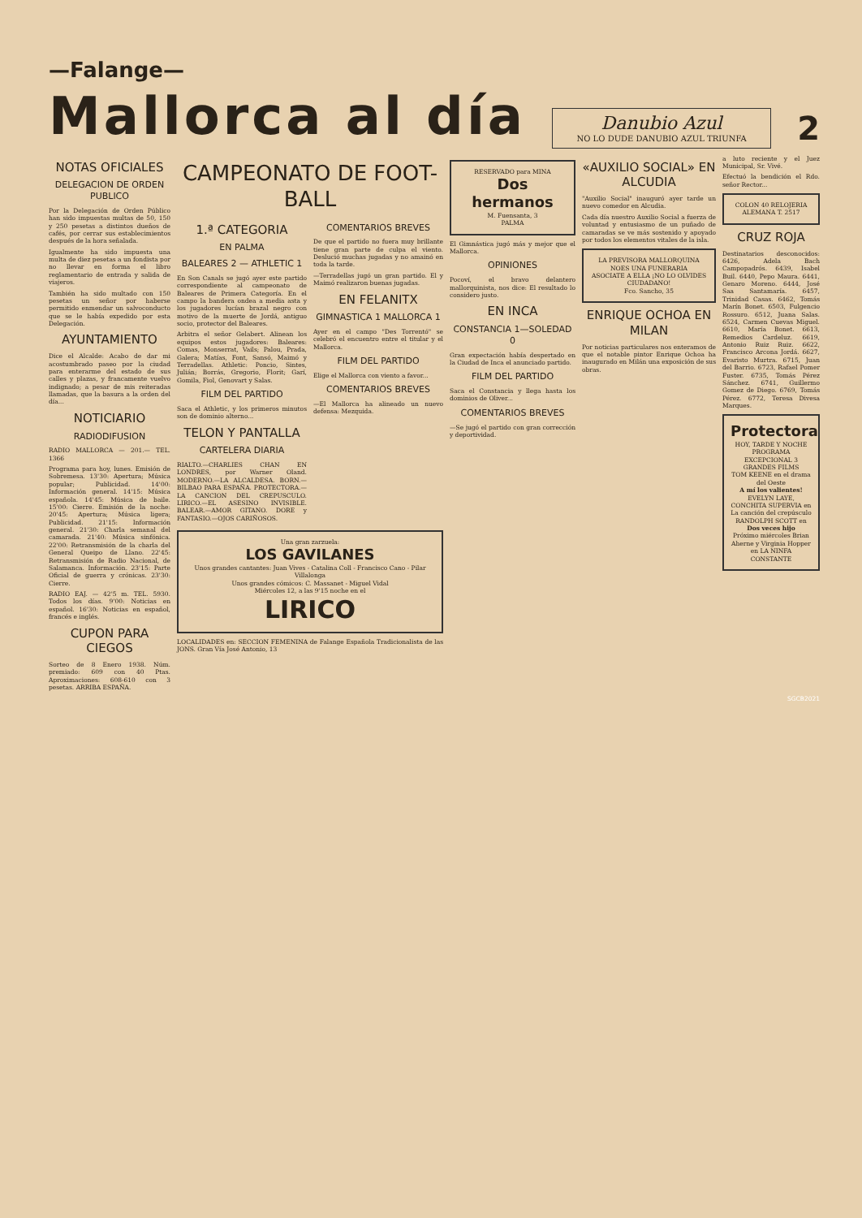—Falange—
Mallorca al día
Danubio Azul
NO LO DUDE DANUBIO AZUL TRIUNFA
2
NOTAS OFICIALES
DELEGACION DE ORDEN PUBLICO
Por la Delegación de Orden Público han sido impuestas multas de 50, 150 y 250 pesetas a distintos dueños de cafés, por cerrar sus establecimientos después de la hora señalada.
Igualmente ha sido impuesta una multa de diez pesetas a un fondista por no llevar en forma el libro reglamentario de entrada y salida de viajeros.
También ha sido multado con 150 pesetas un señor por haberse permitido enmendar un salvoconducto que se le había expedido por esta Delegación.
AYUNTAMIENTO
Dice el Alcalde: Acabo de dar mi acostumbrado paseo por la ciudad para enterarme del estado de sus calles y plazas, y francamente vuelvo indignado; a pesar de mis reiteradas llamadas, que la basura a la orden del día...
NOTICIARIO
RADIODIFUSION
RADIO MALLORCA — 201.— TEL. 1366
Programa para hoy, lunes. Emisión de Sobremesa. 13'30: Apertura; Música popular; Publicidad. 14'00: Información general. 14'15: Música española. 14'45: Música de baile. 15'00: Cierre. Emisión de la noche: 20'45: Apertura; Música ligera; Publicidad. 21'15: Información general. 21'30: Charla semanal del camarada. 21'40: Música sinfónica. 22'00: Retransmisión de la charla del General Queipo de Llano. 22'45: Retransmisión de Radio Nacional, de Salamanca. Información. 23'15: Parte Oficial de guerra y crónicas. 23'30: Cierre.
RADIO EAJ. — 42'5 m. TEL. 5930. Todos los días. 9'00: Noticias en español. 16'30: Noticias en español, francés e inglés.
CUPON PARA CIEGOS
Sorteo de 8 Enero 1938. Núm. premiado: 609 con 40 Ptas. Aproximaciones: 608-610 con 3 pesetas. ARRIBA ESPAÑA.
CAMPEONATO DE FOOT-BALL
1.ª CATEGORIA
EN PALMA
BALEARES 2 — ATHLETIC 1
En Son Canals se jugó ayer este partido correspondiente al campeonato de Baleares de Primera Categoría. En el campo la bandera ondea a media asta y los jugadores lucían brazal negro con motivo de la muerte de Jordá, antiguo socio, protector del Baleares.
Arbitra el señor Gelabert. Alinean los equipos estos jugadores: Baleares: Comas, Monserrat, Vails; Palou, Prada, Galera; Matías, Font, Sansó, Maimó y Terradellas. Athletic: Poncio, Sintes, Julián; Borrás, Gregorio, Florit; Garí, Gomila, Fiol, Genovart y Salas.
FILM DEL PARTIDO
Saca el Athletic, y los primeros minutos son de dominio alterno...
TELON Y PANTALLA
CARTELERA DIARIA
RIALTO.—CHARLIES CHAN EN LONDRES, por Warner Oland. MODERNO.—LA ALCALDESA. BORN.—BILBAO PARA ESPAÑA. PROTECTORA.—LA CANCION DEL CREPUSCULO. LIRICO.—EL ASESINO INVISIBLE. BALEAR.—AMOR GITANO. DORE y FANTASIO.—OJOS CARIÑOSOS.
COMENTARIOS BREVES
De que el partido no fuera muy brillante tiene gran parte de culpa el viento. Deslució muchas jugadas y no amainó en toda la tarde.
—Terradellas jugó un gran partido. El y Maimó realizaron buenas jugadas.
EN FELANITX
GIMNASTICA 1 MALLORCA 1
Ayer en el campo "Des Torrentó" se celebró el encuentro entre el titular y el Mallorca.
FILM DEL PARTIDO
Elige el Mallorca con viento a favor...
COMENTARIOS BREVES
—El Mallorca ha alineado un nuevo defensa: Mezquida.
Una gran zarzuela:
LOS GAVILANES
Unos grandes cantantes: Juan Vives - Catalina Coll - Francisco Cano - Pilar Villalonga
Unos grandes cómicos: C. Massanet - Miguel Vidal
Miércoles 12, a las 9'15 noche en el
LIRICO
LOCALIDADES en: SECCION FEMENINA de Falange Española Tradicionalista de las JONS. Gran Vía José Antonio, 13
RESERVADO para MINA
Dos hermanos
M. Fuensanta, 3
PALMA
El Gimnástica jugó más y mejor que el Mallorca.
OPINIONES
Pocoví, el bravo delantero mallorquinista, nos dice: El resultado lo considero justo.
EN INCA
CONSTANCIA 1—SOLEDAD 0
Gran expectación había despertado en la Ciudad de Inca el anunciado partido.
FILM DEL PARTIDO
Saca el Constancia y llega hasta los dominios de Oliver...
COMENTARIOS BREVES
—Se jugó el partido con gran corrección y deportividad.
«AUXILIO SOCIAL» EN ALCUDIA
"Auxilio Social" inauguró ayer tarde un nuevo comedor en Alcudia.
Cada día nuestro Auxilio Social a fuerza de voluntad y entusiasmo de un puñado de camaradas se ve más sostenido y apoyado por todos los elementos vitales de la isla.
LA PREVISORA MALLORQUINA
NOES UNA FUNERARIA
ASOCIATE A ELLA ¡NO LO OLVIDES CIUDADANO!
Fco. Sancho, 35
ENRIQUE OCHOA EN MILAN
Por noticias particulares nos enteramos de que el notable pintor Enrique Ochoa ha inaugurado en Milán una exposición de sus obras.
a luto reciente y el Juez Municipal, Sr. Vivé.
Efectuó la bendición el Rdo. señor Rector...
COLON 40 RELOJERIA ALEMANA T. 2517
CRUZ ROJA
Destinatarios desconocidos: 6426, Adela Bach Campopadrós. 6439, Isabel Buil. 6440, Pepo Maura. 6441, Genaro Moreno. 6444, José Saa Santamaría. 6457, Trinidad Casas. 6462, Tomás Marín Bonet. 6503, Fulgencio Rossuro. 6512, Juana Salas. 6524, Carmen Cuevas Miguel. 6610, María Bonet. 6613, Remedios Cardeluz. 6619, Antonio Ruiz Ruiz. 6622, Francisco Arcona Jordá. 6627, Evaristo Murtra. 6715, Juan del Barrio. 6723, Rafael Pomer Fuster. 6735, Tomás Pérez Sánchez. 6741, Guillermo Gomez de Diego. 6769, Tomás Pérez. 6772, Teresa Divesa Marques.
Protectora
HOY, TARDE Y NOCHE PROGRAMA EXCEPCIONAL 3 GRANDES FILMS
TOM KEENE en el drama del Oeste
A mí los valientes!
EVELYN LAYE, CONCHITA SUPERVIA en La canción del crepúsculo
RANDOLPH SCOTT en Dos veces hijo
Próximo miércoles Brian Aherne y Virginia Hopper en LA NINFA CONSTANTE
SGCB2021